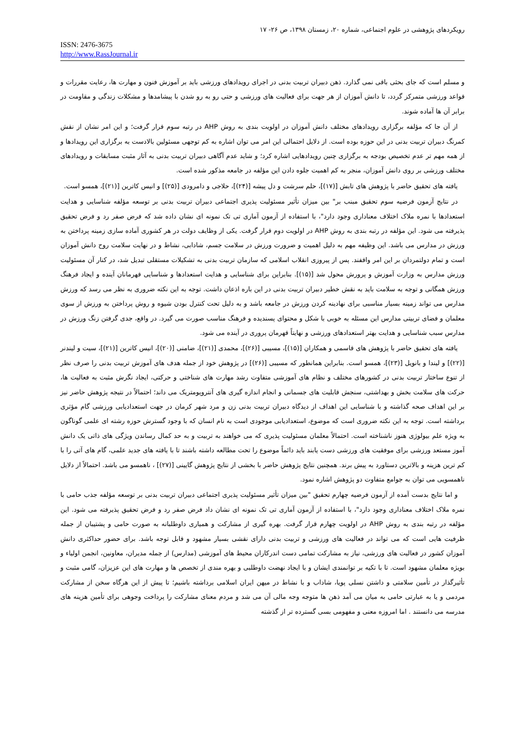رویکردهای پژوهشی در علوم اجتماعی، شماره ۲۰، زمستان ۱۳۹۸، ص ۲۶- ۱۷
ISSN: 2476-3675
http://www.RassJournal.ir
و مسلم است که جای بحثی باقی نمی گذارد. ذهن دبیران تربیت بدنی در اجرای رویدادهای ورزشی باید بر آموزش فنون و مهارت ها، رعایت مقررات و قواعد ورزشی متمرکز گردد، تا دانش آموزان از هر جهت برای فعالیت های ورزشی و حتی رو به رو شدن با پیشامدها و مشکلات زندگی و مقاومت در برابر آن ها آماده شوند.
از آن جا که مؤلفه برگزاری رویدادهای مختلف دانش آموزان در اولویت بندی به روش AHP در رتبه سوم قرار گرفت؛ و این امر نشان از نقش کمرنگ دبیران تربیت بدنی در این حوزه بوده است. از دلایل احتمالی این امر می توان اشاره به کم توجهی مسئولین بالادست به برگزاری این رویدادها و از همه مهم تر عدم تخصیص بودجه به برگزاری چنین رویدادهایی اشاره کرد؛ و شاید عدم آگاهی دبیران تربیت بدنی به آثار مثبت مسابقات و رویدادهای مختلف ورزشی بر روی دانش آموزان، منجر به کم اهمیت جلوه دادن این مؤلفه در جامعه مذکور شده است.
یافته های تحقیق حاضر با پژوهش های تابش [(۱۷)]، حلم سرشت و دل پیشه [(۲۴)]، حلاجی و دامرودی [(۲۵)] و انیس کاترین [(۲۱)]، همسو است.
در نتایج آزمون فرضیه سوم تحقیق مبنب بر" بین میزان تأثیر مسئولیت پذیری اجتماعی دبیران تربیت بدنی بر توسعه مؤلفه شناسایی و هدایت استعدادها با نمره ملاک اختلاف معناداری وجود دارد"، با استفاده از آزمون آماری تی تک نمونه ای نشان داده شد که فرض صفر رد و فرض تحقیق پذیرفته می شود. این مؤلفه در رتبه بندی به روش AHP در اولویت دوم قرار گرفت. یکی از وظایف دولت در هر کشوری آماده سازی زمینه پرداختن به ورزش در مدارس می باشد. این وظیفه مهم به دلیل اهمیت و ضرورت ورزش در سلامت جسم، شادابی، نشاط و در نهایت سلامت روح دانش آموزان است و تمام دولتمردان بر این امر واقفند. پس از پیروزی انقلاب اسلامی که سازمان تربیت بدنی به تشکیلات مستقلی تبدیل شد، در کنار آن مسئولیت ورزش مدارس به وزارت آموزش و پرورش محول شد [(۱۵)]. بنابراین برای شناسایی و هدایت استعدادها و شناسایی قهرمانان آینده و ایجاد فرهنگ ورزش همگانی و توجه به سلامت باید به نقش خطیر دبیران تربیت بدنی در این باره اذعان داشت. توجه به این نکته ضروری به نظر می رسد که ورزش مدارس می تواند زمینه بسیار مناسبی برای نهادینه کردن ورزش در جامعه باشد و به دلیل تحت کنترل بودن شیوه و روش پرداختن به ورزش از سوی معلمان و فضای تربیتی مدارس این مسئله به خوبی با شکل و محتوای پسندیده و فرهنگ مناسب صورت می گیرد. در واقع، جدی گرفتن زنگ ورزش در مدارس سبب شناسایی و هدایت بهتر استعدادهای ورزشی و نهایتاً قهرمان پروری در آینده می شود.
یافته های تحقیق حاضر با پژوهش های قاسمی و همکاران [(۱۵)]، مسیبی [(۲۶)]، محمدی [(۲۱)]، ضامنی [(۲۰)]، انیس کاترین [(۲۱)]، سیت و لیندنر [(۲۲)] و لیندا و بانویل [(۲۳)]، همسو است. بنابراین همانطور که مسیبی [(۲۶)] در پژوهش خود از جمله هدف های آموزش تربیت بدنی را صرف نظر از تنوع ساختار تربیت بدنی در کشورهای مختلف و نظام های آموزشی متفاوت رشد مهارت های شناختی و حرکتی، ایجاد نگرش مثبت به فعالیت ها، حرکت های سلامت بخش و بهداشتی، سنجش قابلیت های جسمانی و انجام اندازه گیری های آنتروپومتریک می داند؛ احتمالاً در نتیجه پژوهش حاضر نیز بر این اهداف صحه گذاشته و با شناسایی این اهداف از دیدگاه دبیران تربیت بدنی زن و مرد شهر کرمان در جهت استعدادیابی ورزشی گام مؤثری برداشته است. توجه به این نکته ضروری است که موضوع، استعدادیابی موجودی است به نام انسان که با وجود گسترش حوزه رشته ای علمی گوناگون به ویژه علم بیولوژی هنوز ناشناخته است. احتمالاً معلمان مسئولیت پذیری که می خواهند به تربیت و به حد کمال رساندن ویژگی های ذاتی یک دانش آموز مستعد ورزشی برای موفقیت های ورزشی دست یابند باید دائماً موضوع را تحت مطالعه داشته باشند تا با یافته های جدید علمی، گام های آتی را با کم ترین هزینه و بالاترین دستاورد به پیش برند. همچنین نتایج پژوهش حاضر با بخشی از نتایج پژوهش گایینی [(۲۷)] ، ناهمسو می باشد. احتمالاً از دلایل ناهمسویی می توان به جوامع متفاوت دو پژوهش اشاره نمود.
و اما نتایج بدست آمده از آزمون فرضیه چهارم تحقیق "بین میزان تأثیر مسئولیت پذیری اجتماعی دبیران تربیت بدنی بر توسعه مؤلفه جذب حامی با نمره ملاک اختلاف معناداری وجود دارد"، با استفاده از آزمون آماری تی تک نمونه ای نشان داد فرض صفر رد و فرض تحقیق پذیرفته می شود. این مؤلفه در رتبه بندی به روش AHP در اولویت چهارم قرار گرفت. بهره گیری از مشارکت و همیاری داوطلبانه به صورت حامی و پشتیبان از جمله ظرفیت هایی است که می تواند در فعالیت های ورزشی و تربیت بدنی دارای نقشی بسیار مشهود و قابل توجه باشد. برای حضور حداکثری دانش آموزان کشور در فعالیت های ورزشی، نیاز به مشارکت تمامی دست اندرکاران محیط های آموزشی (مدارس) از جمله مدیران، معاونین، انجمن اولیاء و بویژه معلمان مشهود است. تا با تکیه بر توانمندی ایشان و با ایجاد نهضت داوطلبی و بهره مندی از تخصص ها و مهارت های این عزیزان، گامی مثبت و تأثیرگذار در تأمین سلامتی و داشتن نسلی پویا، شاداب و با نشاط در میهن ایران اسلامی برداشته باشیم؛ تا پیش از این هرگاه سخن از مشارکت مردمی و یا به عبارتی حامی به میان می آمد ذهن ها متوجه وجه مالی آن می شد و مردم معنای مشارکت را پرداخت وجوهی برای تأمین هزینه های مدرسه می دانستند . اما امروزه معنی و مفهومی بسی گسترده تر از گذشته